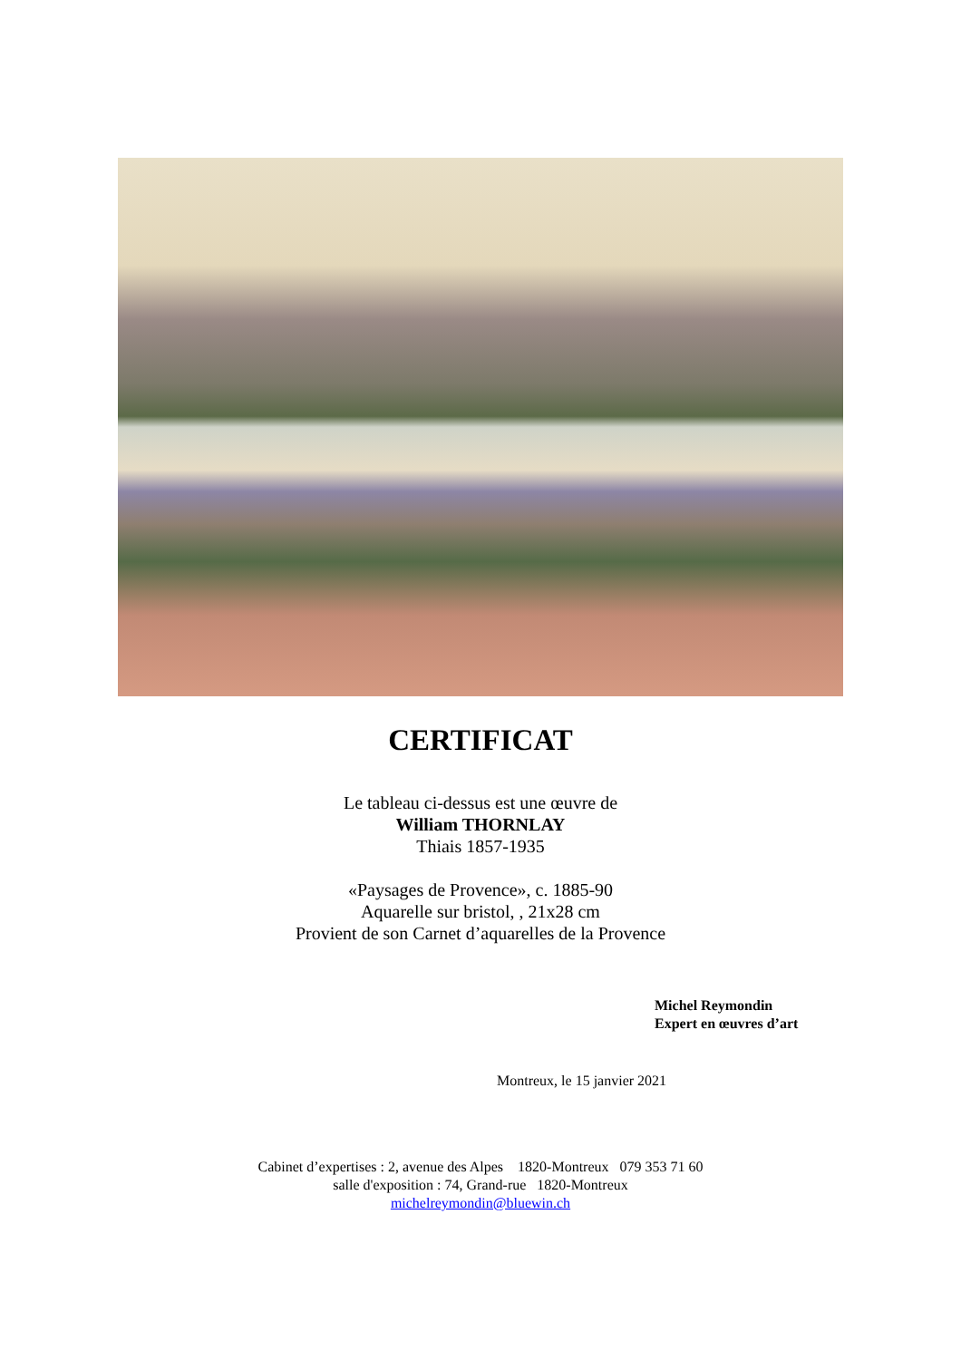CERTIFICAT
Le tableau ci-dessus est une œuvre de
William THORNLAY
Thiais 1857-1935
«Paysages de Provence», c. 1885-90
Aquarelle sur bristol, , 21x28 cm
Provient de son Carnet d’aquarelles de la Provence
Michel Reymondin
Expert en œuvres d’art
Montreux, le 15 janvier 2021
Cabinet d’expertises : 2, avenue des Alpes 1820-Montreux 079 353 71 60
salle d'exposition : 74, Grand-rue 1820-Montreux
michelreymondin@bluewin.ch